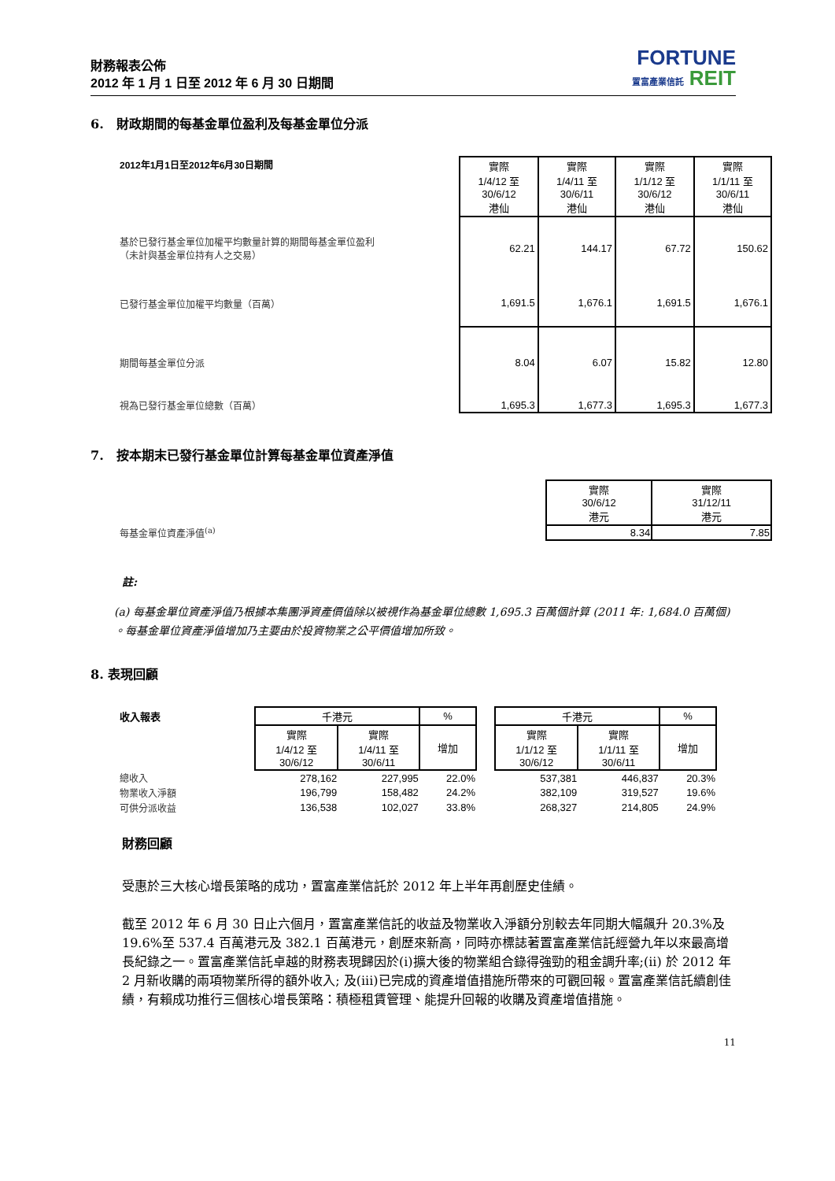財務報表公佈
2012 年 1 月 1 日至 2012 年 6 月 30 日期間
FORTUNE
置富產業信託 REIT
6. 財政期間的每基金單位盈利及每基金單位分派
| 2012年1月1日至2012年6月30日期間 | 實際 1/4/12 至 30/6/12 港仙 | 實際 1/4/11 至 30/6/11 港仙 | 實際 1/1/12 至 30/6/12 港仙 | 實際 1/1/11 至 30/6/11 港仙 |
| 基於已發行基金單位加權平均數量計算的期間每基金單位盈利 （未計與基金單位持有人之交易） | 62.21 | 144.17 | 67.72 | 150.62 |
| 已發行基金單位加權平均數量（百萬） | 1,691.5 | 1,676.1 | 1,691.5 | 1,676.1 |
| 期間每基金單位分派 | 8.04 | 6.07 | 15.82 | 12.80 |
| 視為已發行基金單位總數（百萬） | 1,695.3 | 1,677.3 | 1,695.3 | 1,677.3 |
7. 按本期末已發行基金單位計算每基金單位資產淨值
| | 實際 30/6/12 港元 | 實際 31/12/11 港元 |
| 每基金單位資產淨值<sup>(a)</sup> | 8.34 | 7.85 |
註:
(a) 每基金單位資產淨值乃根據本集團淨資產價值除以被視作為基金單位總數 1,695.3 百萬個計算 (2011 年: 1,684.0 百萬個) 。每基金單位資產淨值增加乃主要由於投資物業之公平價值增加所致。
8. 表現回顧
| 收入報表 | 千港元 | | % | | 千港元 | | % |
| | 實際 1/4/12 至 30/6/12 | 實際 1/4/11 至 30/6/11 | 增加 | | 實際 1/1/12 至 30/6/12 | 實際 1/1/11 至 30/6/11 | 增加 |
| 總收入 | 278,162 | 227,995 | 22.0% | | 537,381 | 446,837 | 20.3% |
| 物業收入淨額 | 196,799 | 158,482 | 24.2% | | 382,109 | 319,527 | 19.6% |
| 可供分派收益 | 136,538 | 102,027 | 33.8% | | 268,327 | 214,805 | 24.9% |
財務回顧
受惠於三大核心增長策略的成功，置富產業信託於 2012 年上半年再創歷史佳績。
截至 2012 年 6 月 30 日止六個月，置富產業信託的收益及物業收入淨額分別較去年同期大幅飆升 20.3%及 19.6%至 537.4 百萬港元及 382.1 百萬港元，創歷來新高，同時亦標誌著置富產業信託經營九年以來最高增長紀錄之一。置富產業信託卓越的財務表現歸因於(i)擴大後的物業組合錄得強勁的租金調升率;(ii) 於 2012 年 2 月新收購的兩項物業所得的額外收入; 及(iii)已完成的資產增值措施所帶來的可觀回報。置富產業信託續創佳績，有賴成功推行三個核心增長策略：積極租賃管理、能提升回報的收購及資產增值措施。
11